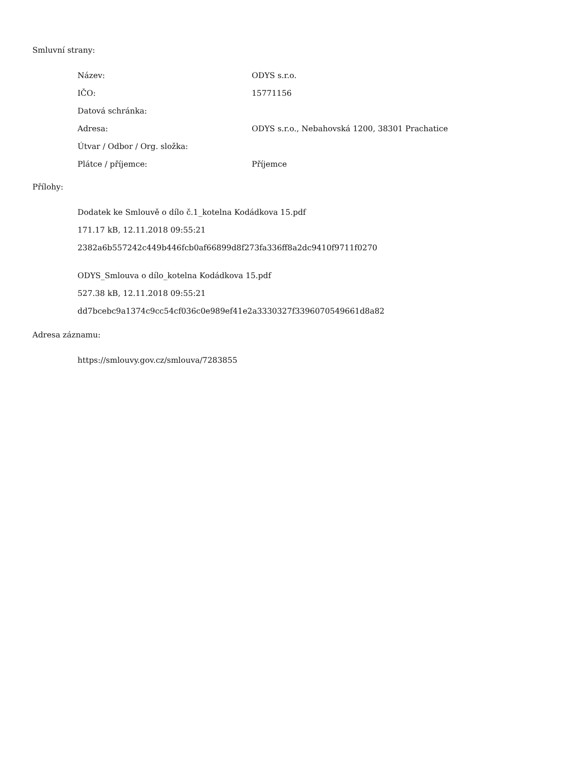Smluvní strany:
Název: ODYS s.r.o.
IČO: 15771156
Datová schránka:
Adresa: ODYS s.r.o., Nebahovská 1200, 38301 Prachatice
Útvar / Odbor / Org. složka:
Plátce / příjemce: Příjemce
Přílohy:
Dodatek ke Smlouvě o dílo č.1_kotelna Kodádkova 15.pdf
171.17 kB, 12.11.2018 09:55:21
2382a6b557242c449b446fcb0af66899d8f273fa336ff8a2dc9410f9711f0270
ODYS_Smlouva o dílo_kotelna Kodádkova 15.pdf
527.38 kB, 12.11.2018 09:55:21
dd7bcebc9a1374c9cc54cf036c0e989ef41e2a3330327f3396070549661d8a82
Adresa záznamu:
https://smlouvy.gov.cz/smlouva/7283855